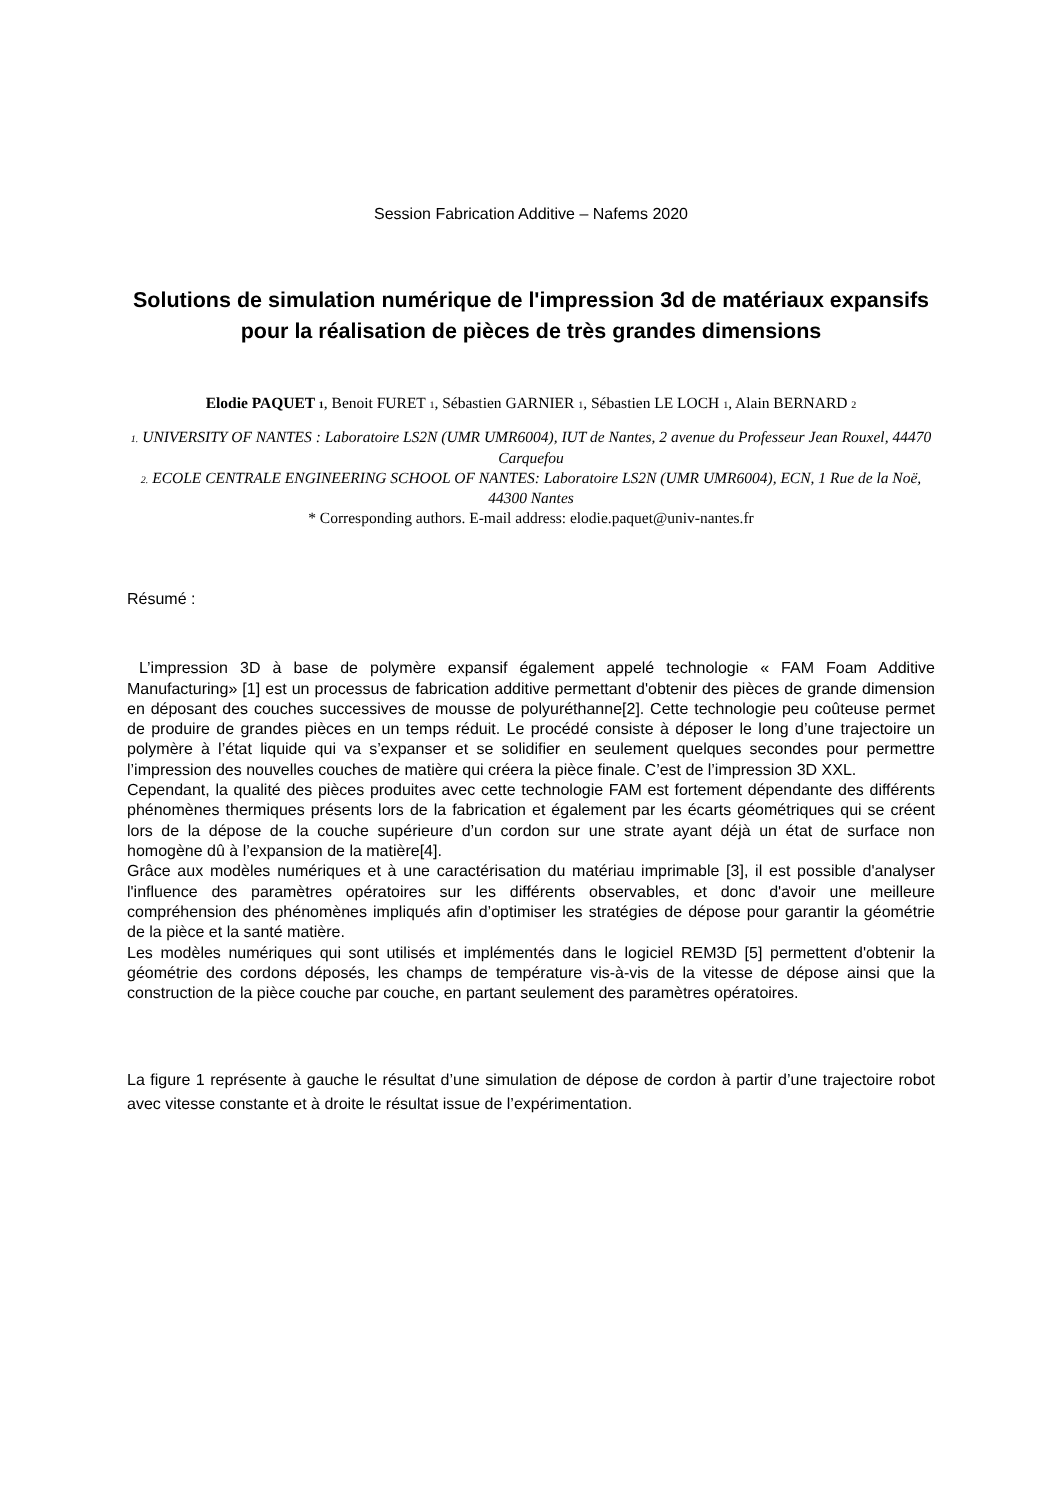Session Fabrication Additive – Nafems 2020
Solutions de simulation numérique de l'impression 3d de matériaux expansifs pour la réalisation de pièces de très grandes dimensions
Elodie PAQUET 1, Benoit FURET 1, Sébastien GARNIER 1, Sébastien LE LOCH 1, Alain BERNARD 2
1. UNIVERSITY OF NANTES : Laboratoire LS2N (UMR UMR6004), IUT de Nantes, 2 avenue du Professeur Jean Rouxel, 44470 Carquefou
2. ECOLE CENTRALE ENGINEERING SCHOOL OF NANTES: Laboratoire LS2N (UMR UMR6004), ECN, 1 Rue de la Noë, 44300 Nantes
* Corresponding authors. E-mail address: elodie.paquet@univ-nantes.fr
Résumé :
L’impression 3D à base de polymère expansif également appelé technologie « FAM Foam Additive Manufacturing» [1] est un processus de fabrication additive permettant d'obtenir des pièces de grande dimension en déposant des couches successives de mousse de polyuréthanne[2]. Cette technologie peu coûteuse permet de produire de grandes pièces en un temps réduit. Le procédé consiste à déposer le long d’une trajectoire un polymère à l’état liquide qui va s’expanser et se solidifier en seulement quelques secondes pour permettre l’impression des nouvelles couches de matière qui créera la pièce finale. C’est de l’impression 3D XXL.
Cependant, la qualité des pièces produites avec cette technologie FAM est fortement dépendante des différents phénomènes thermiques présents lors de la fabrication et également par les écarts géométriques qui se créent lors de la dépose de la couche supérieure d’un cordon sur une strate ayant déjà un état de surface non homogène dû à l’expansion de la matière[4].
Grâce aux modèles numériques et à une caractérisation du matériau imprimable [3], il est possible d'analyser l'influence des paramètres opératoires sur les différents observables, et donc d'avoir une meilleure compréhension des phénomènes impliqués afin d’optimiser les stratégies de dépose pour garantir la géométrie de la pièce et la santé matière.
Les modèles numériques qui sont utilisés et implémentés dans le logiciel REM3D [5] permettent d'obtenir la géométrie des cordons déposés, les champs de température vis-à-vis de la vitesse de dépose ainsi que la construction de la pièce couche par couche, en partant seulement des paramètres opératoires.
La figure 1 représente à gauche le résultat d’une simulation de dépose de cordon à partir d’une trajectoire robot avec vitesse constante et à droite le résultat issue de l’expérimentation.